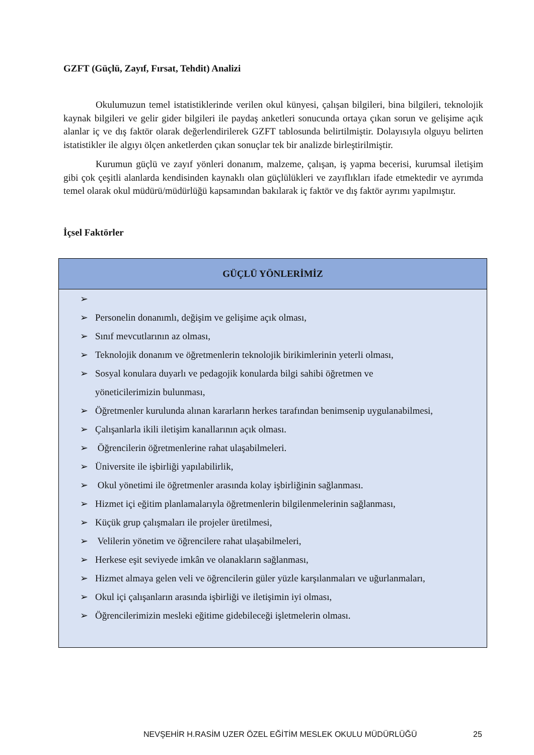GZFT (Güçlü, Zayıf, Fırsat, Tehdit) Analizi
Okulumuzun temel istatistiklerinde verilen okul künyesi, çalışan bilgileri, bina bilgileri, teknolojik kaynak bilgileri ve gelir gider bilgileri ile paydaş anketleri sonucunda ortaya çıkan sorun ve gelişime açık alanlar iç ve dış faktör olarak değerlendirilerek GZFT tablosunda belirtilmiştir. Dolayısıyla olguyu belirten istatistikler ile algıyı ölçen anketlerden çıkan sonuçlar tek bir analizde birleştirilmiştir.
Kurumun güçlü ve zayıf yönleri donanım, malzeme, çalışan, iş yapma becerisi, kurumsal iletişim gibi çok çeşitli alanlarda kendisinden kaynaklı olan güçlülükleri ve zayıflıkları ifade etmektedir ve ayrımda temel olarak okul müdürü/müdürlüğü kapsamından bakılarak iç faktör ve dış faktör ayrımı yapılmıştır.
İçsel Faktörler
| GÜÇLÜ YÖNLERİMİZ |
| --- |
| ➢ ➢ Personelin donanımlı, değişim ve gelişime açık olması, ➢ Sınıf mevcutlarının az olması, ➢ Teknolojik donanım ve öğretmenlerin teknolojik birikimlerinin yeterli olması, ➢ Sosyal konulara duyarlı ve pedagojik konularda bilgi sahibi öğretmen ve yöneticilerimizin bulunması, ➢ Öğretmenler kurulunda alınan kararların herkes tarafından benimsenip uygulanabilmesi, ➢ Çalışanlarla ikili iletişim kanallarının açık olması. ➢ Öğrencilerin öğretmenlerine rahat ulaşabilmeleri. ➢ Üniversite ile işbirliği yapılabilirlik, ➢ Okul yönetimi ile öğretmenler arasında kolay işbirliğinin sağlanması. ➢ Hizmet içi eğitim planlamalarıyla öğretmenlerin bilgilenmelerinin sağlanması, ➢ Küçük grup çalışmaları ile projeler üretilmesi, ➢ Velilerin yönetim ve öğrencilere rahat ulaşabilmeleri, ➢ Herkese eşit seviyede imkân ve olanakların sağlanması, ➢ Hizmet almaya gelen veli ve öğrencilerin güler yüzle karşılanmaları ve uğurlanmaları, ➢ Okul içi çalışanların arasında işbirliği ve iletişimin iyi olması, ➢ Öğrencilerimizin mesleki eğitime gidebileceği işletmelerin olması. |
NEVŞEHİR H.RASİM UZER ÖZEL EĞİTİM MESLEK OKULU MÜDÜRLÜĞÜ
25